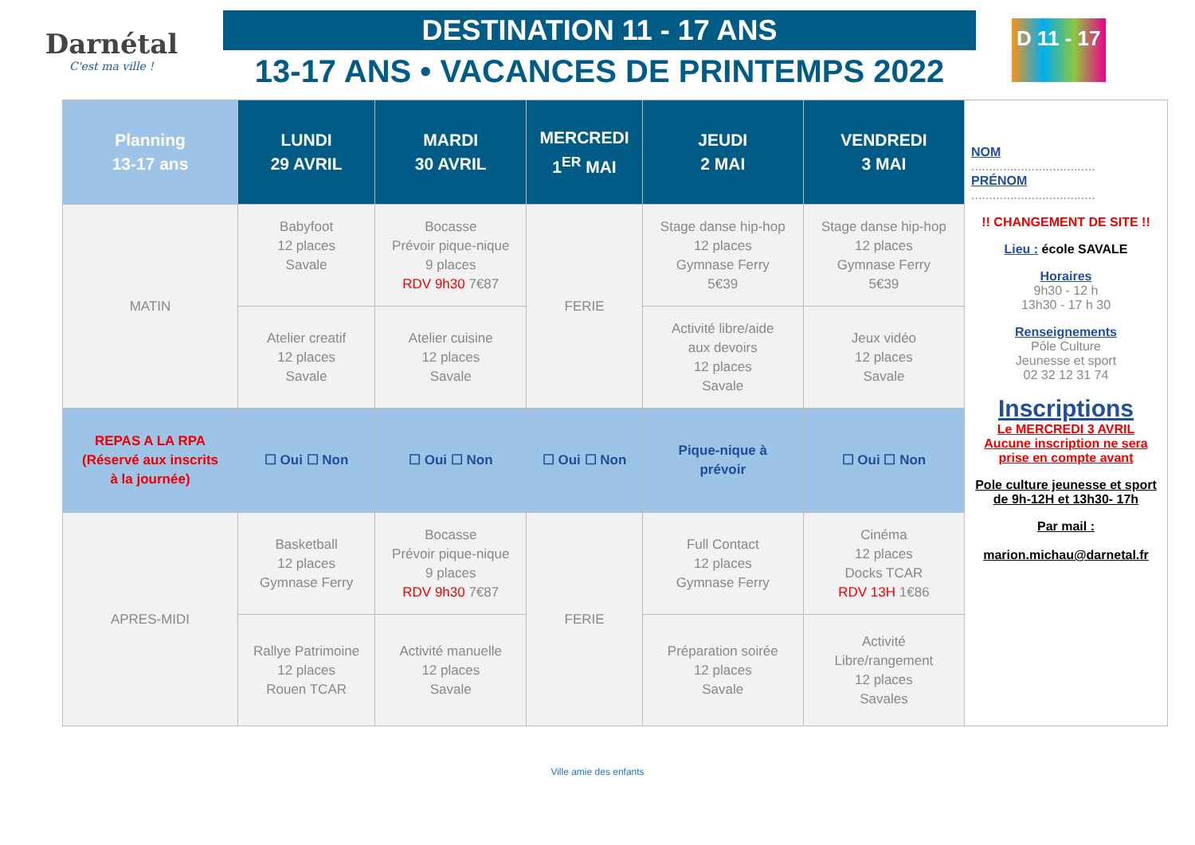Darnétal
C'est ma ville !
DESTINATION 11 - 17 ANS
13-17 ANS • VACANCES DE PRINTEMPS 2022
D 11 - 17
| Planning 13-17 ans | LUNDI 29 AVRIL | MARDI 30 AVRIL | MERCREDI 1<sup>ER</sup> MAI | JEUDI 2 MAI | VENDREDI 3 MAI |
| --- | --- | --- | --- | --- | --- |
| MATIN | Babyfoot 12 places Savale | Bocasse Prévoir pique-nique 9 places RDV 9h30 7€87 | FERIE | Stage danse hip-hop 12 places Gymnase Ferry 5€39 | Stage danse hip-hop 12 places Gymnase Ferry 5€39 |
| | Atelier creatif 12 places Savale | Atelier cuisine 12 places Savale | | Activité libre/aide aux devoirs 12 places Savale | Jeux vidéo 12 places Savale |
| REPAS A LA RPA (Réservé aux inscrits à la journée) | ☐ Oui ☐ Non | ☐ Oui ☐ Non | ☐ Oui ☐ Non | Pique-nique à prévoir | ☐ Oui ☐ Non |
| APRES-MIDI | Basketball 12 places Gymnase Ferry | Bocasse Prévoir pique-nique 9 places RDV 9h30 7€87 | FERIE | Full Contact 12 places Gymnase Ferry | Cinéma 12 places Docks TCAR RDV 13H 1€86 |
| | Rallye Patrimoine 12 places Rouen TCAR | Activité manuelle 12 places Savale | | Préparation soirée 12 places Savale | Activité Libre/rangement 12 places Savales |
NOM
...................................
PRÉNOM
...................................
!! CHANGEMENT DE SITE !!
Lieu : école SAVALE
Horaires
9h30 - 12 h
13h30 - 17 h 30
Renseignements
Pôle Culture
Jeunesse et sport
02 32 12 31 74
Inscriptions
Le MERCREDI 3 AVRIL
Aucune inscription ne sera prise en compte avant
Pole culture jeunesse et sport de 9h-12H et 13h30- 17h
Par mail :
marion.michau@darnetal.fr
Ville amie des enfants